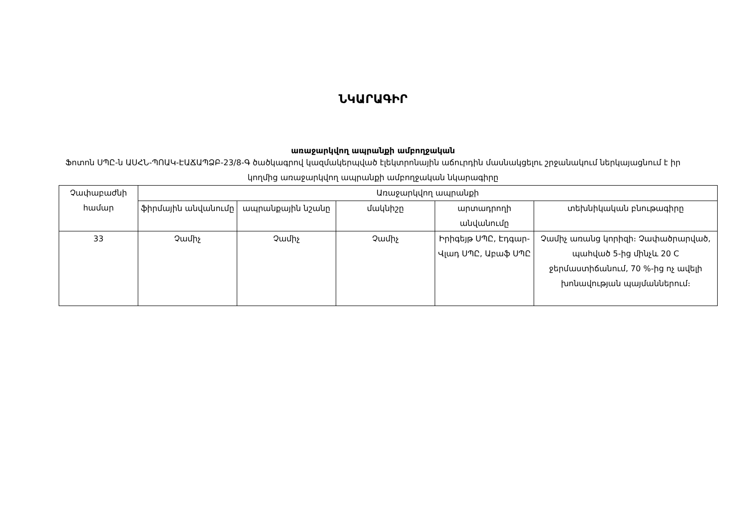ՆԿԱՐԱԳԻՐ
առաջարկվող ապրանքի ամբողջական
Ֆոտոն ՍՊԸ-ն ԱՍՀՆ-ՊՈԱԿ-ԷԱՃԱՊՁԲ-23/8-Գ ծածկագրով կազմակերպված էլեկտրոնային աճուրդին մասնակցելու շրջանակում ներկայացնում է իր կողմից առաջարկվող ապրանքի ամբողջական նկարագիրը
| Չափաբաժնի համար | Առաջարկվող ապրանքի | | | | |
| --- | --- | --- | --- | --- | --- |
| | ֆիրմային անվանումը | ապրանքային նշանը | մակնիշը | արտադրողի անվանումը | տեխնիկական բնութագիրը |
| 33 | Չամիչ | Չամիչ | Չամիչ | Իրիգեյթ ՍՊԸ, Էդգար-Վլադ ՍՊԸ, Աբաֆ ՍՊԸ | Չամիչ առանց կորիզի։ Չափածրարված, պահված 5-ից մինչև 20 C ջերմաստիճանում, 70 %-ից ոչ ավելի խոնավության պայմաններում։ |